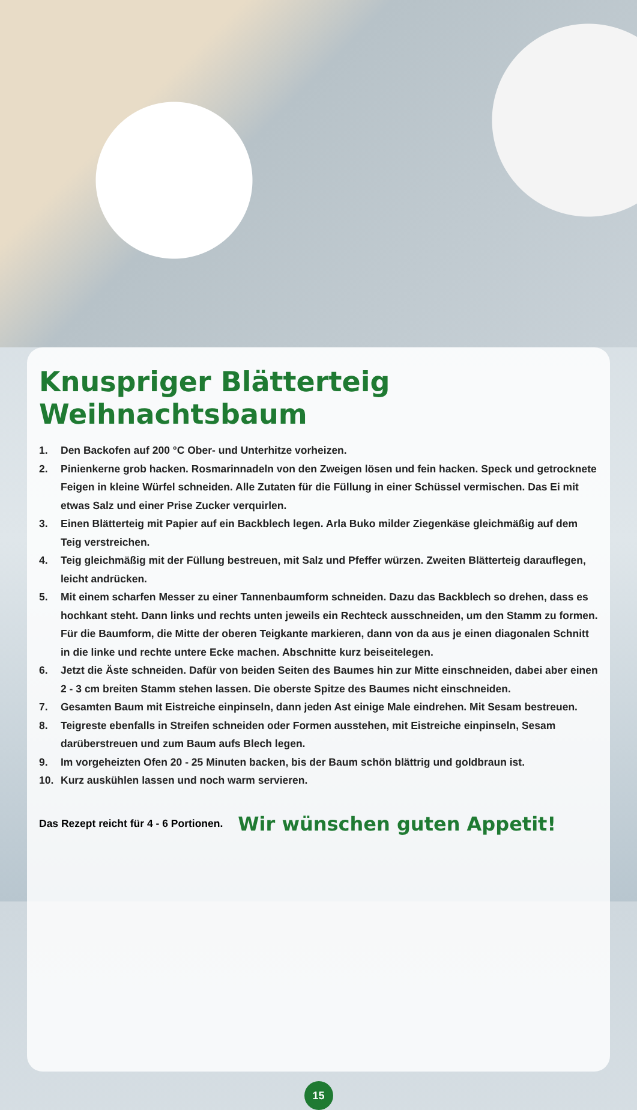Knuspriger Blätterteig Weihnachtsbaum
1. Den Backofen auf 200 °C Ober- und Unterhitze vorheizen.
2. Pinienkerne grob hacken. Rosmarinnadeln von den Zweigen lösen und fein hacken. Speck und getrocknete Feigen in kleine Würfel schneiden. Alle Zutaten für die Füllung in einer Schüssel vermischen. Das Ei mit etwas Salz und einer Prise Zucker verquirlen.
3. Einen Blätterteig mit Papier auf ein Backblech legen. Arla Buko milder Ziegenkäse gleichmäßig auf dem Teig verstreichen.
4. Teig gleichmäßig mit der Füllung bestreuen, mit Salz und Pfeffer würzen. Zweiten Blätterteig darauflegen, leicht andrücken.
5. Mit einem scharfen Messer zu einer Tannenbaumform schneiden. Dazu das Backblech so drehen, dass es hochkant steht. Dann links und rechts unten jeweils ein Rechteck ausschneiden, um den Stamm zu formen. Für die Baumform, die Mitte der oberen Teigkante markieren, dann von da aus je einen diagonalen Schnitt in die linke und rechte untere Ecke machen. Abschnitte kurz beiseitelegen.
6. Jetzt die Äste schneiden. Dafür von beiden Seiten des Baumes hin zur Mitte einschneiden, dabei aber einen 2 - 3 cm breiten Stamm stehen lassen. Die oberste Spitze des Baumes nicht einschneiden.
7. Gesamten Baum mit Eistreiche einpinseln, dann jeden Ast einige Male eindrehen. Mit Sesam bestreuen.
8. Teigreste ebenfalls in Streifen schneiden oder Formen ausstehen, mit Eistreiche einpinseln, Sesam darüberstreuen und zum Baum aufs Blech legen.
9. Im vorgeheizten Ofen 20 - 25 Minuten backen, bis der Baum schön blättrig und goldbraun ist.
10. Kurz auskühlen lassen und noch warm servieren.
Das Rezept reicht für 4 - 6 Portionen.
Wir wünschen guten Appetit!
15